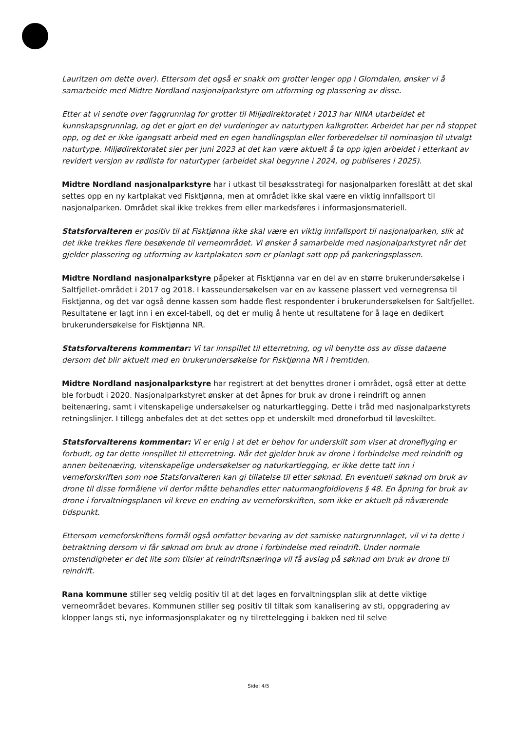Lauritzen om dette over). Ettersom det også er snakk om grotter lenger opp i Glomdalen, ønsker vi å samarbeide med Midtre Nordland nasjonalparkstyre om utforming og plassering av disse.
Etter at vi sendte over faggrunnlag for grotter til Miljødirektoratet i 2013 har NINA utarbeidet et kunnskapsgrunnlag, og det er gjort en del vurderinger av naturtypen kalkgrotter. Arbeidet har per nå stoppet opp, og det er ikke igangsatt arbeid med en egen handlingsplan eller forberedelser til nominasjon til utvalgt naturtype. Miljødirektoratet sier per juni 2023 at det kan være aktuelt å ta opp igjen arbeidet i etterkant av revidert versjon av rødlista for naturtyper (arbeidet skal begynne i 2024, og publiseres i 2025).
Midtre Nordland nasjonalparkstyre har i utkast til besøksstrategi for nasjonalparken foreslått at det skal settes opp en ny kartplakat ved Fisktjønna, men at området ikke skal være en viktig innfallsport til nasjonalparken. Området skal ikke trekkes frem eller markedsføres i informasjonsmateriell.
Statsforvalteren er positiv til at Fisktjønna ikke skal være en viktig innfallsport til nasjonalparken, slik at det ikke trekkes flere besøkende til verneområdet. Vi ønsker å samarbeide med nasjonalparkstyret når det gjelder plassering og utforming av kartplakaten som er planlagt satt opp på parkeringsplassen.
Midtre Nordland nasjonalparkstyre påpeker at Fisktjønna var en del av en større brukerundersøkelse i Saltfjellet-området i 2017 og 2018. I kasseundersøkelsen var en av kassene plassert ved vernegrensa til Fisktjønna, og det var også denne kassen som hadde flest respondenter i brukerundersøkelsen for Saltfjellet. Resultatene er lagt inn i en excel-tabell, og det er mulig å hente ut resultatene for å lage en dedikert brukerundersøkelse for Fisktjønna NR.
Statsforvalterens kommentar: Vi tar innspillet til etterretning, og vil benytte oss av disse dataene dersom det blir aktuelt med en brukerundersøkelse for Fisktjønna NR i fremtiden.
Midtre Nordland nasjonalparkstyre har registrert at det benyttes droner i området, også etter at dette ble forbudt i 2020. Nasjonalparkstyret ønsker at det åpnes for bruk av drone i reindrift og annen beitenæring, samt i vitenskapelige undersøkelser og naturkartlegging. Dette i tråd med nasjonalparkstyrets retningslinjer. I tillegg anbefales det at det settes opp et underskilt med droneforbud til løveskiltet.
Statsforvalterens kommentar: Vi er enig i at det er behov for underskilt som viser at droneflyging er forbudt, og tar dette innspillet til etterretning. Når det gjelder bruk av drone i forbindelse med reindrift og annen beitenæring, vitenskapelige undersøkelser og naturkartlegging, er ikke dette tatt inn i verneforskriften som noe Statsforvalteren kan gi tillatelse til etter søknad. En eventuell søknad om bruk av drone til disse formålene vil derfor måtte behandles etter naturmangfoldlovens § 48. En åpning for bruk av drone i forvaltningsplanen vil kreve en endring av verneforskriften, som ikke er aktuelt på nåværende tidspunkt.
Ettersom verneforskriftens formål også omfatter bevaring av det samiske naturgrunnlaget, vil vi ta dette i betraktning dersom vi får søknad om bruk av drone i forbindelse med reindrift. Under normale omstendigheter er det lite som tilsier at reindriftsnæringa vil få avslag på søknad om bruk av drone til reindrift.
Rana kommune stiller seg veldig positiv til at det lages en forvaltningsplan slik at dette viktige verneområdet bevares. Kommunen stiller seg positiv til tiltak som kanalisering av sti, oppgradering av klopper langs sti, nye informasjonsplakater og ny tilrettelegging i bakken ned til selve
Side: 4/5